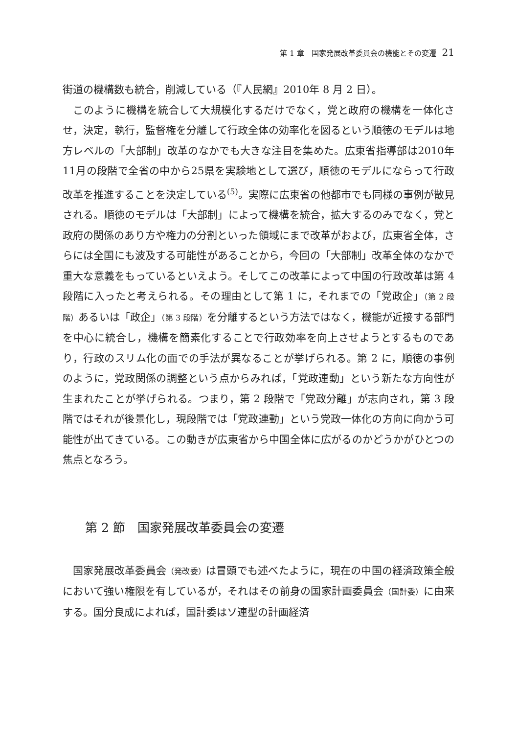第 1 章　国家発展改革委員会の機能とその変遷 21
街道の機構数も統合，削減している（『人民網』2010年 8 月 2 日）。
このように機構を統合して大規模化するだけでなく，党と政府の機構を一体化させ，決定，執行，監督権を分離して行政全体の効率化を図るという順徳のモデルは地方レベルの「大部制」改革のなかでも大きな注目を集めた。広東省指導部は2010年11月の段階で全省の中から25県を実験地として選び，順徳のモデルにならって行政改革を推進することを決定している<sup>(5)</sup>。実際に広東省の他都市でも同様の事例が散見される。順徳のモデルは「大部制」によって機構を統合，拡大するのみでなく，党と政府の関係のあり方や権力の分割といった領域にまで改革がおよび，広東省全体，さらには全国にも波及する可能性があることから，今回の「大部制」改革全体のなかで重大な意義をもっているといえよう。そしてこの改革によって中国の行政改革は第 4 段階に入ったと考えられる。その理由として第 1 に，それまでの「党政企」（第 2 段階）あるいは「政企」（第 3 段階）を分離するという方法ではなく，機能が近接する部門を中心に統合し，機構を簡素化することで行政効率を向上させようとするものであり，行政のスリム化の面での手法が異なることが挙げられる。第 2 に，順徳の事例のように，党政関係の調整という点からみれば，「党政連動」という新たな方向性が生まれたことが挙げられる。つまり，第 2 段階で「党政分離」が志向され，第 3 段階ではそれが後景化し，現段階では「党政連動」という党政一体化の方向に向かう可能性が出てきている。この動きが広東省から中国全体に広がるのかどうかがひとつの焦点となろう。
第 2 節　国家発展改革委員会の変遷
国家発展改革委員会（発改委）は冒頭でも述べたように，現在の中国の経済政策全般において強い権限を有しているが，それはその前身の国家計画委員会（国計委）に由来する。国分良成によれば，国計委はソ連型の計画経済